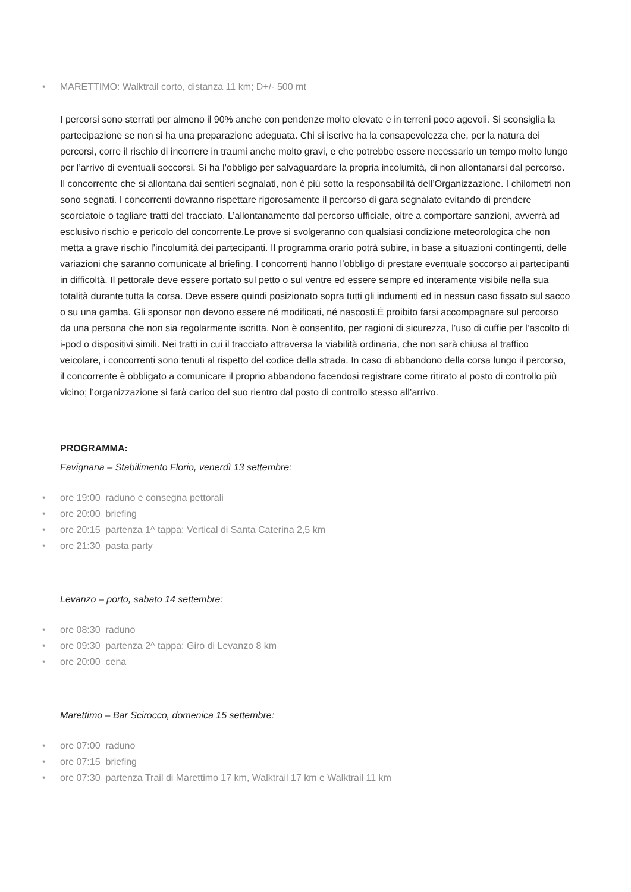• MARETTIMO: Walktrail corto, distanza 11 km; D+/- 500 mt
I percorsi sono sterrati per almeno il 90% anche con pendenze molto elevate e in terreni poco agevoli. Si sconsiglia la partecipazione se non si ha una preparazione adeguata. Chi si iscrive ha la consapevolezza che, per la natura dei percorsi, corre il rischio di incorrere in traumi anche molto gravi, e che potrebbe essere necessario un tempo molto lungo per l’arrivo di eventuali soccorsi. Si ha l’obbligo per salvaguardare la propria incolumità, di non allontanarsi dal percorso. Il concorrente che si allontana dai sentieri segnalati, non è più sotto la responsabilità dell’Organizzazione. I chilometri non sono segnati. I concorrenti dovranno rispettare rigorosamente il percorso di gara segnalato evitando di prendere scorciatoie o tagliare tratti del tracciato. L’allontanamento dal percorso ufficiale, oltre a comportare sanzioni, avverrà ad esclusivo rischio e pericolo del concorrente.Le prove si svolgeranno con qualsiasi condizione meteorologica che non metta a grave rischio l’incolumità dei partecipanti. Il programma orario potrà subire, in base a situazioni contingenti, delle variazioni che saranno comunicate al briefing. I concorrenti hanno l’obbligo di prestare eventuale soccorso ai partecipanti in difficoltà. Il pettorale deve essere portato sul petto o sul ventre ed essere sempre ed interamente visibile nella sua totalità durante tutta la corsa. Deve essere quindi posizionato sopra tutti gli indumenti ed in nessun caso fissato sul sacco o su una gamba. Gli sponsor non devono essere né modificati, né nascosti.È proibito farsi accompagnare sul percorso da una persona che non sia regolarmente iscritta. Non è consentito, per ragioni di sicurezza, l’uso di cuffie per l’ascolto di i-pod o dispositivi simili. Nei tratti in cui il tracciato attraversa la viabilità ordinaria, che non sarà chiusa al traffico veicolare, i concorrenti sono tenuti al rispetto del codice della strada. In caso di abbandono della corsa lungo il percorso, il concorrente è obbligato a comunicare il proprio abbandono facendosi registrare come ritirato al posto di controllo più vicino; l’organizzazione si farà carico del suo rientro dal posto di controllo stesso all’arrivo.
PROGRAMMA:
Favignana – Stabilimento Florio, venerdì 13 settembre:
• ore 19:00 raduno e consegna pettorali
• ore 20:00 briefing
• ore 20:15 partenza 1^ tappa: Vertical di Santa Caterina 2,5 km
• ore 21:30 pasta party
Levanzo – porto, sabato 14 settembre:
• ore 08:30 raduno
• ore 09:30 partenza 2^ tappa: Giro di Levanzo 8 km
• ore 20:00 cena
Marettimo – Bar Scirocco, domenica 15 settembre:
• ore 07:00 raduno
• ore 07:15 briefing
• ore 07:30 partenza Trail di Marettimo 17 km, Walktrail 17 km e Walktrail 11 km